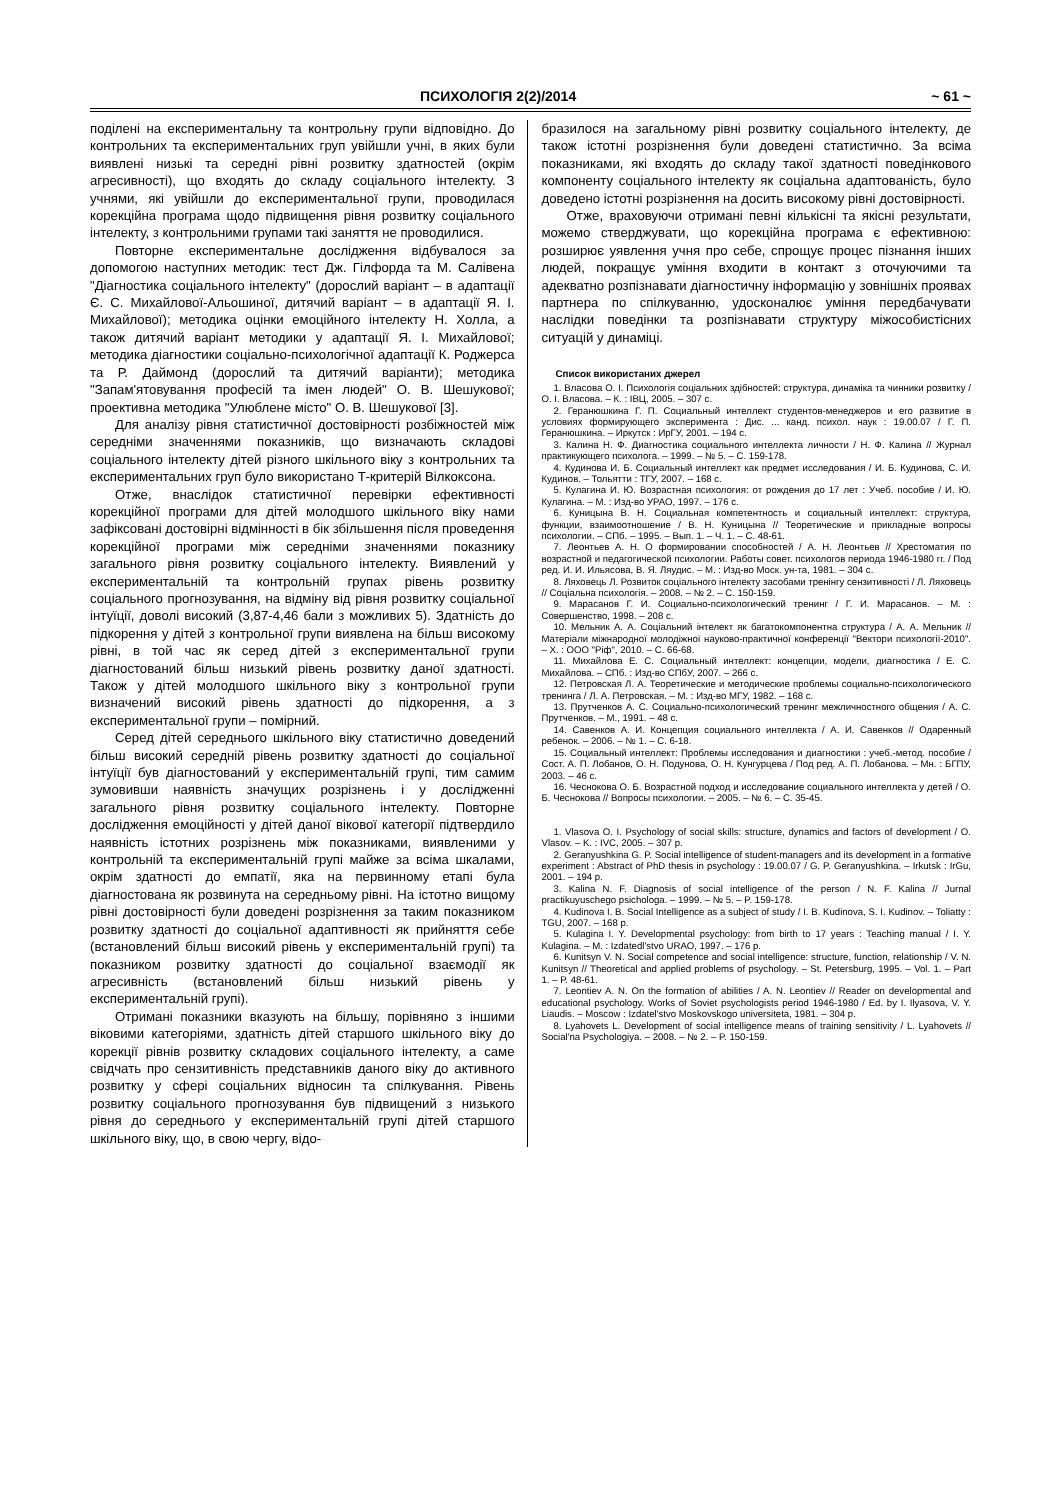ПСИХОЛОГІЯ 2(2)/2014 ~ 61 ~
поділені на експериментальну та контрольну групи відповідно. До контрольних та експериментальних груп увійшли учні, в яких були виявлені низькі та середні рівні розвитку здатностей (окрім агресивності), що входять до складу соціального інтелекту. З учнями, які увійшли до експериментальної групи, проводилася корекційна програма щодо підвищення рівня розвитку соціального інтелекту, з контрольними групами такі заняття не проводилися.
Повторне експериментальне дослідження відбувалося за допомогою наступних методик: тест Дж. Гілфорда та М. Салівена "Діагностика соціального інтелекту" (дорослий варіант – в адаптації Є. С. Михайлової-Альошиної, дитячий варіант – в адаптації Я. І. Михайлової); методика оцінки емоційного інтелекту Н. Холла, а також дитячий варіант методики у адаптації Я. І. Михайлової; методика діагностики соціально-психологічної адаптації К. Роджерса та Р. Даймонд (дорослий та дитячий варіанти); методика "Запам'ятовування професій та імен людей" О. В. Шешукової; проективна методика "Улюблене місто" О. В. Шешукової [3].
Для аналізу рівня статистичної достовірності розбіжностей між середніми значеннями показників, що визначають складові соціального інтелекту дітей різного шкільного віку з контрольних та експериментальних груп було використано Т-критерій Вілкоксона.
Отже, внаслідок статистичної перевірки ефективності корекційної програми для дітей молодшого шкільного віку нами зафіксовані достовірні відмінності в бік збільшення після проведення корекційної програми між середніми значеннями показнику загального рівня розвитку соціального інтелекту. Виявлений у експериментальній та контрольній групах рівень розвитку соціального прогнозування, на відміну від рівня розвитку соціальної інтуїції, доволі високий (3,87-4,46 бали з можливих 5). Здатність до підкорення у дітей з контрольної групи виявлена на більш високому рівні, в той час як серед дітей з експериментальної групи діагностований більш низький рівень розвитку даної здатності. Також у дітей молодшого шкільного віку з контрольної групи визначений високий рівень здатності до підкорення, а з експериментальної групи – помірний.
Серед дітей середнього шкільного віку статистично доведений більш високий середній рівень розвитку здатності до соціальної інтуїції був діагностований у експериментальній групі, тим самим зумовивши наявність значущих розрізнень і у дослідженні загального рівня розвитку соціального інтелекту. Повторне дослідження емоційності у дітей даної вікової категорії підтвердило наявність істотних розрізнень між показниками, виявленими у контрольній та експериментальній групі майже за всіма шкалами, окрім здатності до емпатії, яка на первинному етапі була діагностована як розвинута на середньому рівні. На істотно вищому рівні достовірності були доведені розрізнення за таким показником розвитку здатності до соціальної адаптивності як прийняття себе (встановлений більш високий рівень у експериментальній групі) та показником розвитку здатності до соціальної взаємодії як агресивність (встановлений більш низький рівень у експериментальній групі).
Отримані показники вказують на більшу, порівняно з іншими віковими категоріями, здатність дітей старшого шкільного віку до корекції рівнів розвитку складових соціального інтелекту, а саме свідчать про сензитивність представників даного віку до активного розвитку у сфері соціальних відносин та спілкування. Рівень розвитку соціального прогнозування був підвищений з низького рівня до середнього у експериментальній групі дітей старшого шкільного віку, що, в свою чергу, відо-
бразилося на загальному рівні розвитку соціального інтелекту, де також істотні розрізнення були доведені статистично. За всіма показниками, які входять до складу такої здатності поведінкового компоненту соціального інтелекту як соціальна адаптованість, було доведено істотні розрізнення на досить високому рівні достовірності.
Отже, враховуючи отримані певні кількісні та якісні результати, можемо стверджувати, що корекційна програма є ефективною: розширює уявлення учня про себе, спрощує процес пізнання інших людей, покращує уміння входити в контакт з оточуючими та адекватно розпізнавати діагностичну інформацію у зовнішніх проявах партнера по спілкуванню, удосконалює уміння передбачувати наслідки поведінки та розпізнавати структуру міжособистісних ситуацій у динаміці.
Список використаних джерел
1. Власова О. І. Психологія соціальних здібностей: структура, динаміка та чинники розвитку / О. І. Власова. – К. : ІВЦ, 2005. – 307 с.
2. Геранюшкина Г. П. Социальный интеллект студентов-менеджеров и его развитие в условиях формирующего эксперимента : Дис. ... канд. психол. наук : 19.00.07 / Г. П. Геранюшкина. – Иркутск : ИрГУ, 2001. – 194 с.
3. Калина Н. Ф. Диагностика социального интеллекта личности / Н. Ф. Калина // Журнал практикующего психолога. – 1999. – № 5. – С. 159-178.
4. Кудинова И. Б. Социальный интеллект как предмет исследования / И. Б. Кудинова, С. И. Кудинов. – Тольятти : ТГУ, 2007. – 168 с.
5. Кулагина И. Ю. Возрастная психология: от рождения до 17 лет : Учеб. пособие / И. Ю. Кулагина. – М. : Изд-во УРАО, 1997. – 176 с.
6. Куницына В. Н. Социальная компетентность и социальный интеллект: структура, функции, взаимоотношение / В. Н. Куницына // Теоретические и прикладные вопросы психологии. – СПб. – 1995. – Вып. 1. – Ч. 1. – С. 48-61.
7. Леонтьев А. Н. О формировании способностей / А. Н. Леонтьев // Хрестоматия по возрастной и педагогической психологии. Работы совет. психологов периода 1946-1980 гг. / Под ред. И. И. Ильясова, В. Я. Ляудис. – М. : Изд-во Моск. ун-та, 1981. – 304 с.
8. Ляховець Л. Розвиток соціального інтелекту засобами тренінгу сензитивності / Л. Ляховець // Соціальна психологія. – 2008. – № 2. – С. 150-159.
9. Марасанов Г. И. Социально-психологический тренинг / Г. И. Марасанов. – М. : Совершенство, 1998. – 208 с.
10. Мельник А. А. Соціальний інтелект як багатокомпонентна структура / А. А. Мельник // Матеріали міжнародної молодіжної науково-практичної конференції "Вектори психології-2010". – Х. : ООО "Ріф", 2010. – С. 66-68.
11. Михайлова Е. С. Социальный интеллект: концепции, модели, диагностика / Е. С. Михайлова. – СПб. : Изд-во СПбУ, 2007. – 266 с.
12. Петровская Л. А. Теоретические и методические проблемы социально-психологического тренинга / Л. А. Петровская. – М. : Изд-во МГУ, 1982. – 168 с.
13. Прутченков А. С. Социально-психологический тренинг межличностного общения / А. С. Прутченков. – М., 1991. – 48 с.
14. Савенков А. И. Концепция социального интеллекта / А. И. Савенков // Одаренный ребенок. – 2006. – № 1. – С. 6-18.
15. Социальный интеллект: Проблемы исследования и диагностики : учеб.-метод. пособие / Сост. А. П. Лобанов, О. Н. Подунова, О. Н. Кунгурцева / Под ред. А. П. Лобанова. – Мн. : БГПУ, 2003. – 46 с.
16. Чеснокова О. Б. Возрастной подход и исследование социального интеллекта у детей / О. Б. Чеснокова // Вопросы психологии. – 2005. – № 6. – С. 35-45.
1. Vlasova O. I. Psychology of social skills: structure, dynamics and factors of development / O. Vlasov. – K. : IVC, 2005. – 307 p.
2. Geranyushkina G. P. Social intelligence of student-managers and its development in a formative experiment : Abstract of PhD thesis in psychology : 19.00.07 / G. P. Geranyushkina. – Irkutsk : IrGu, 2001. – 194 p.
3. Kalina N. F. Diagnosis of social intelligence of the person / N. F. Kalina // Jurnal practikuyuschego psichologa. – 1999. – № 5. – P. 159-178.
4. Kudinova I. B. Social Intelligence as a subject of study / I. B. Kudinova, S. I. Kudinov. – Toliatty : TGU, 2007. – 168 p.
5. Kulagina I. Y. Developmental psychology: from birth to 17 years : Teaching manual / I. Y. Kulagina. – M. : Izdatedl'stvo URAO, 1997. – 176 p.
6. Kunitsyn V. N. Social competence and social intelligence: structure, function, relationship / V. N. Kunitsyn // Theoretical and applied problems of psychology. – St. Petersburg, 1995. – Vol. 1. – Part 1. – P. 48-61.
7. Leontiev A. N. On the formation of abilities / A. N. Leontiev // Reader on developmental and educational psychology. Works of Soviet psychologists period 1946-1980 / Ed. by I. Ilyasova, V. Y. Liaudis. – Moscow : Izdatel'stvo Moskovskogo universiteta, 1981. – 304 p.
8. Lyahovets L. Development of social intelligence means of training sensitivity / L. Lyahovets // Social'na Psychologiya. – 2008. – № 2. – P. 150-159.